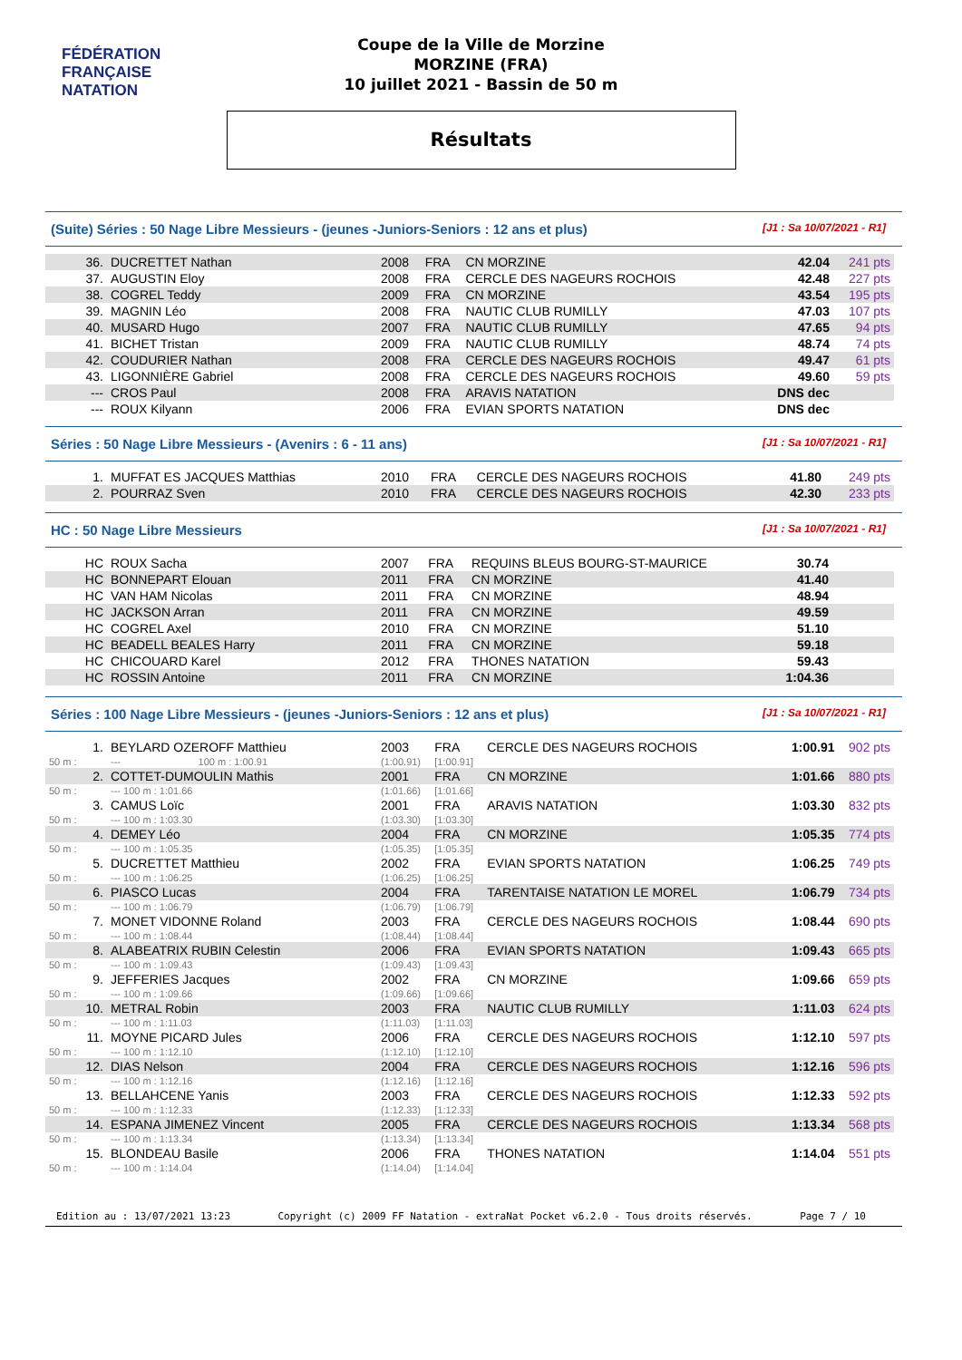FÉDÉRATION FRANÇAISE
NATATION
Coupe de la Ville de Morzine
MORZINE (FRA)
10 juillet 2021 - Bassin de 50 m
Résultats
(Suite) Séries : 50 Nage Libre Messieurs - (jeunes -Juniors-Seniors : 12 ans et plus) [J1 : Sa 10/07/2021 - R1]
| 36. | DUCRETTET Nathan | 2008 | FRA | CN MORZINE | 42.04 | 241 pts |
| 37. | AUGUSTIN Eloy | 2008 | FRA | CERCLE DES NAGEURS ROCHOIS | 42.48 | 227 pts |
| 38. | COGREL Teddy | 2009 | FRA | CN MORZINE | 43.54 | 195 pts |
| 39. | MAGNIN Léo | 2008 | FRA | NAUTIC CLUB RUMILLY | 47.03 | 107 pts |
| 40. | MUSARD Hugo | 2007 | FRA | NAUTIC CLUB RUMILLY | 47.65 | 94 pts |
| 41. | BICHET Tristan | 2009 | FRA | NAUTIC CLUB RUMILLY | 48.74 | 74 pts |
| 42. | COUDURIER Nathan | 2008 | FRA | CERCLE DES NAGEURS ROCHOIS | 49.47 | 61 pts |
| 43. | LIGONNIÈRE Gabriel | 2008 | FRA | CERCLE DES NAGEURS ROCHOIS | 49.60 | 59 pts |
| --- | CROS Paul | 2008 | FRA | ARAVIS NATATION | DNS dec | |
| --- | ROUX Kilyann | 2006 | FRA | EVIAN SPORTS NATATION | DNS dec | |
Séries : 50 Nage Libre Messieurs - (Avenirs : 6 - 11 ans) [J1 : Sa 10/07/2021 - R1]
| 1. | MUFFAT ES JACQUES Matthias | 2010 | FRA | CERCLE DES NAGEURS ROCHOIS | 41.80 | 249 pts |
| 2. | POURRAZ Sven | 2010 | FRA | CERCLE DES NAGEURS ROCHOIS | 42.30 | 233 pts |
HC : 50 Nage Libre Messieurs [J1 : Sa 10/07/2021 - R1]
| HC | ROUX Sacha | 2007 | FRA | REQUINS BLEUS BOURG-ST-MAURICE | 30.74 | |
| HC | BONNEPART Elouan | 2011 | FRA | CN MORZINE | 41.40 | |
| HC | VAN HAM Nicolas | 2011 | FRA | CN MORZINE | 48.94 | |
| HC | JACKSON Arran | 2011 | FRA | CN MORZINE | 49.59 | |
| HC | COGREL Axel | 2010 | FRA | CN MORZINE | 51.10 | |
| HC | BEADELL BEALES Harry | 2011 | FRA | CN MORZINE | 59.18 | |
| HC | CHICOUARD Karel | 2012 | FRA | THONES NATATION | 59.43 | |
| HC | ROSSIN Antoine | 2011 | FRA | CN MORZINE | 1:04.36 | |
Séries : 100 Nage Libre Messieurs - (jeunes -Juniors-Seniors : 12 ans et plus) [J1 : Sa 10/07/2021 - R1]
| 1. | BEYLARD OZEROFF Matthieu | 2003 | FRA | CERCLE DES NAGEURS ROCHOIS | 1:00.91 | 902 pts |
| 50 m : | --- 100 m : 1:00.91 | (1:00.91) | [1:00.91] | | | |
| 2. | COTTET-DUMOULIN Mathis | 2001 | FRA | CN MORZINE | 1:01.66 | 880 pts |
| 50 m : | --- 100 m : 1:01.66 | (1:01.66) | [1:01.66] | | | |
| 3. | CAMUS Loïc | 2001 | FRA | ARAVIS NATATION | 1:03.30 | 832 pts |
| 50 m : | --- 100 m : 1:03.30 | (1:03.30) | [1:03.30] | | | |
| 4. | DEMEY Léo | 2004 | FRA | CN MORZINE | 1:05.35 | 774 pts |
| 50 m : | --- 100 m : 1:05.35 | (1:05.35) | [1:05.35] | | | |
| 5. | DUCRETTET Matthieu | 2002 | FRA | EVIAN SPORTS NATATION | 1:06.25 | 749 pts |
| 50 m : | --- 100 m : 1:06.25 | (1:06.25) | [1:06.25] | | | |
| 6. | PIASCO Lucas | 2004 | FRA | TARENTAISE NATATION LE MOREL | 1:06.79 | 734 pts |
| 50 m : | --- 100 m : 1:06.79 | (1:06.79) | [1:06.79] | | | |
| 7. | MONET VIDONNE Roland | 2003 | FRA | CERCLE DES NAGEURS ROCHOIS | 1:08.44 | 690 pts |
| 50 m : | --- 100 m : 1:08.44 | (1:08.44) | [1:08.44] | | | |
| 8. | ALABEATRIX RUBIN Celestin | 2006 | FRA | EVIAN SPORTS NATATION | 1:09.43 | 665 pts |
| 50 m : | --- 100 m : 1:09.43 | (1:09.43) | [1:09.43] | | | |
| 9. | JEFFERIES Jacques | 2002 | FRA | CN MORZINE | 1:09.66 | 659 pts |
| 50 m : | --- 100 m : 1:09.66 | (1:09.66) | [1:09.66] | | | |
| 10. | METRAL Robin | 2003 | FRA | NAUTIC CLUB RUMILLY | 1:11.03 | 624 pts |
| 50 m : | --- 100 m : 1:11.03 | (1:11.03) | [1:11.03] | | | |
| 11. | MOYNE PICARD Jules | 2006 | FRA | CERCLE DES NAGEURS ROCHOIS | 1:12.10 | 597 pts |
| 50 m : | --- 100 m : 1:12.10 | (1:12.10) | [1:12.10] | | | |
| 12. | DIAS Nelson | 2004 | FRA | CERCLE DES NAGEURS ROCHOIS | 1:12.16 | 596 pts |
| 50 m : | --- 100 m : 1:12.16 | (1:12.16) | [1:12.16] | | | |
| 13. | BELLAHCENE Yanis | 2003 | FRA | CERCLE DES NAGEURS ROCHOIS | 1:12.33 | 592 pts |
| 50 m : | --- 100 m : 1:12.33 | (1:12.33) | [1:12.33] | | | |
| 14. | ESPANA JIMENEZ Vincent | 2005 | FRA | CERCLE DES NAGEURS ROCHOIS | 1:13.34 | 568 pts |
| 50 m : | --- 100 m : 1:13.34 | (1:13.34) | [1:13.34] | | | |
| 15. | BLONDEAU Basile | 2006 | FRA | THONES NATATION | 1:14.04 | 551 pts |
| 50 m : | --- 100 m : 1:14.04 | (1:14.04) | [1:14.04] | | | |
Edition au : 13/07/2021 13:23 Copyright (c) 2009 FF Natation - extraNat Pocket v6.2.0 - Tous droits réservés. Page 7 / 10